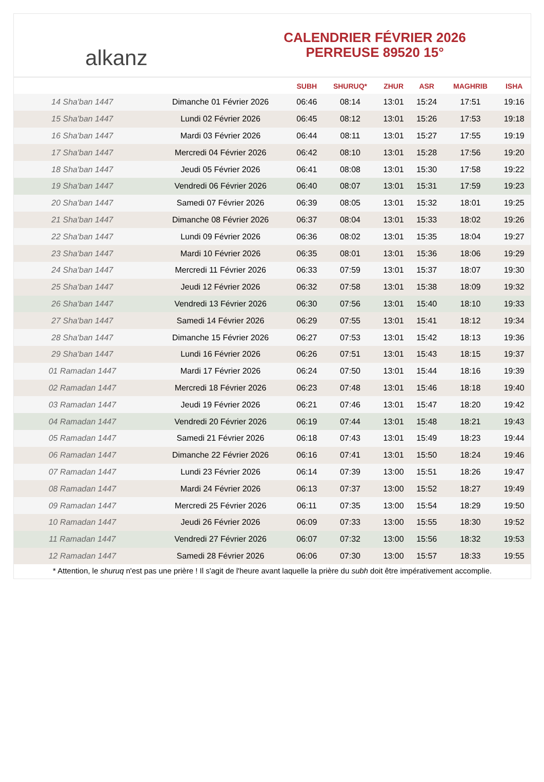alkanz
CALENDRIER FÉVRIER 2026
PERREUSE 89520 15°
| | | SUBH | SHURUQ* | ZHUR | ASR | MAGHRIB | ISHA |
| --- | --- | --- | --- | --- | --- | --- | --- |
| 14 Sha'ban 1447 | Dimanche 01 Février 2026 | 06:46 | 08:14 | 13:01 | 15:24 | 17:51 | 19:16 |
| 15 Sha'ban 1447 | Lundi 02 Février 2026 | 06:45 | 08:12 | 13:01 | 15:26 | 17:53 | 19:18 |
| 16 Sha'ban 1447 | Mardi 03 Février 2026 | 06:44 | 08:11 | 13:01 | 15:27 | 17:55 | 19:19 |
| 17 Sha'ban 1447 | Mercredi 04 Février 2026 | 06:42 | 08:10 | 13:01 | 15:28 | 17:56 | 19:20 |
| 18 Sha'ban 1447 | Jeudi 05 Février 2026 | 06:41 | 08:08 | 13:01 | 15:30 | 17:58 | 19:22 |
| 19 Sha'ban 1447 | Vendredi 06 Février 2026 | 06:40 | 08:07 | 13:01 | 15:31 | 17:59 | 19:23 |
| 20 Sha'ban 1447 | Samedi 07 Février 2026 | 06:39 | 08:05 | 13:01 | 15:32 | 18:01 | 19:25 |
| 21 Sha'ban 1447 | Dimanche 08 Février 2026 | 06:37 | 08:04 | 13:01 | 15:33 | 18:02 | 19:26 |
| 22 Sha'ban 1447 | Lundi 09 Février 2026 | 06:36 | 08:02 | 13:01 | 15:35 | 18:04 | 19:27 |
| 23 Sha'ban 1447 | Mardi 10 Février 2026 | 06:35 | 08:01 | 13:01 | 15:36 | 18:06 | 19:29 |
| 24 Sha'ban 1447 | Mercredi 11 Février 2026 | 06:33 | 07:59 | 13:01 | 15:37 | 18:07 | 19:30 |
| 25 Sha'ban 1447 | Jeudi 12 Février 2026 | 06:32 | 07:58 | 13:01 | 15:38 | 18:09 | 19:32 |
| 26 Sha'ban 1447 | Vendredi 13 Février 2026 | 06:30 | 07:56 | 13:01 | 15:40 | 18:10 | 19:33 |
| 27 Sha'ban 1447 | Samedi 14 Février 2026 | 06:29 | 07:55 | 13:01 | 15:41 | 18:12 | 19:34 |
| 28 Sha'ban 1447 | Dimanche 15 Février 2026 | 06:27 | 07:53 | 13:01 | 15:42 | 18:13 | 19:36 |
| 29 Sha'ban 1447 | Lundi 16 Février 2026 | 06:26 | 07:51 | 13:01 | 15:43 | 18:15 | 19:37 |
| 01 Ramadan 1447 | Mardi 17 Février 2026 | 06:24 | 07:50 | 13:01 | 15:44 | 18:16 | 19:39 |
| 02 Ramadan 1447 | Mercredi 18 Février 2026 | 06:23 | 07:48 | 13:01 | 15:46 | 18:18 | 19:40 |
| 03 Ramadan 1447 | Jeudi 19 Février 2026 | 06:21 | 07:46 | 13:01 | 15:47 | 18:20 | 19:42 |
| 04 Ramadan 1447 | Vendredi 20 Février 2026 | 06:19 | 07:44 | 13:01 | 15:48 | 18:21 | 19:43 |
| 05 Ramadan 1447 | Samedi 21 Février 2026 | 06:18 | 07:43 | 13:01 | 15:49 | 18:23 | 19:44 |
| 06 Ramadan 1447 | Dimanche 22 Février 2026 | 06:16 | 07:41 | 13:01 | 15:50 | 18:24 | 19:46 |
| 07 Ramadan 1447 | Lundi 23 Février 2026 | 06:14 | 07:39 | 13:00 | 15:51 | 18:26 | 19:47 |
| 08 Ramadan 1447 | Mardi 24 Février 2026 | 06:13 | 07:37 | 13:00 | 15:52 | 18:27 | 19:49 |
| 09 Ramadan 1447 | Mercredi 25 Février 2026 | 06:11 | 07:35 | 13:00 | 15:54 | 18:29 | 19:50 |
| 10 Ramadan 1447 | Jeudi 26 Février 2026 | 06:09 | 07:33 | 13:00 | 15:55 | 18:30 | 19:52 |
| 11 Ramadan 1447 | Vendredi 27 Février 2026 | 06:07 | 07:32 | 13:00 | 15:56 | 18:32 | 19:53 |
| 12 Ramadan 1447 | Samedi 28 Février 2026 | 06:06 | 07:30 | 13:00 | 15:57 | 18:33 | 19:55 |
* Attention, le shuruq n'est pas une prière ! Il s'agit de l'heure avant laquelle la prière du subh doit être impérativement accomplie.